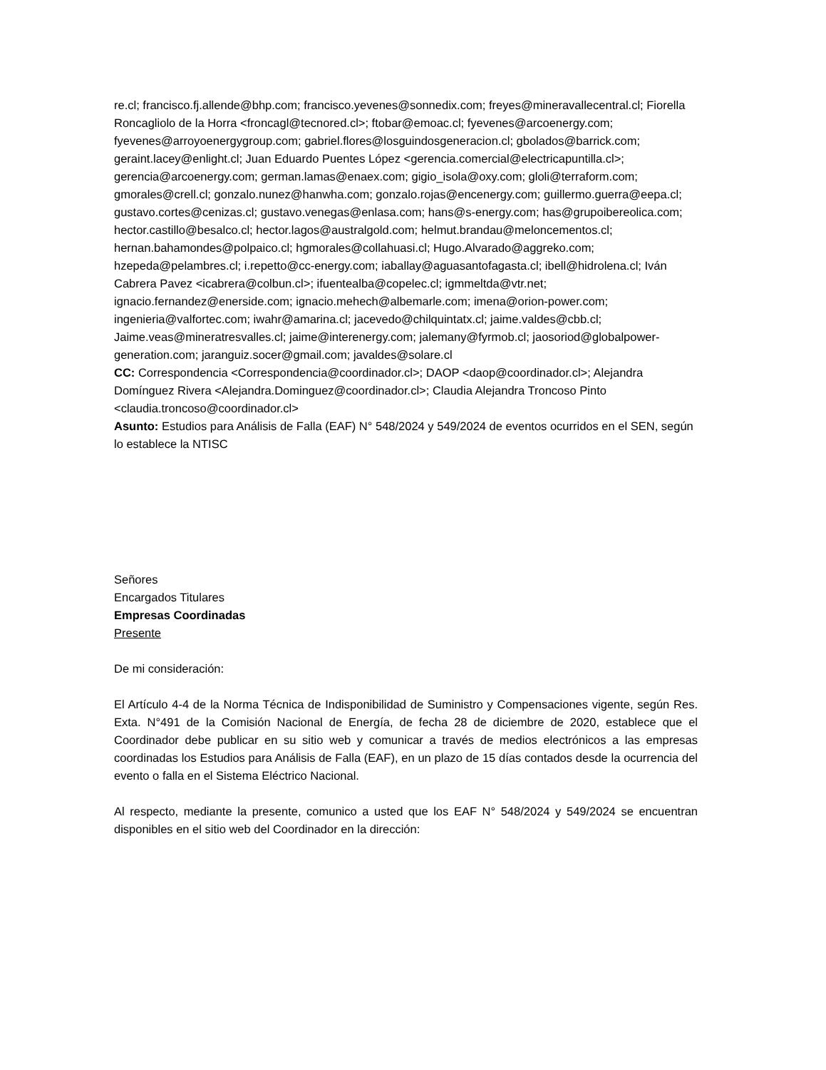re.cl; francisco.fj.allende@bhp.com; francisco.yevenes@sonnedix.com; freyes@mineravallecentral.cl; Fiorella Roncagliolo de la Horra <froncagl@tecnored.cl>; ftobar@emoac.cl; fyevenes@arcoenergy.com; fyevenes@arroyoenergygroup.com; gabriel.flores@losguindosgeneracion.cl; gbolados@barrick.com; geraint.lacey@enlight.cl; Juan Eduardo Puentes López <gerencia.comercial@electricapuntilla.cl>; gerencia@arcoenergy.com; german.lamas@enaex.com; gigio_isola@oxy.com; gloli@terraform.com; gmorales@crell.cl; gonzalo.nunez@hanwha.com; gonzalo.rojas@encenergy.com; guillermo.guerra@eepa.cl; gustavo.cortes@cenizas.cl; gustavo.venegas@enlasa.com; hans@s-energy.com; has@grupoibereolica.com; hector.castillo@besalco.cl; hector.lagos@australgold.com; helmut.brandau@meloncementos.cl; hernan.bahamondes@polpaico.cl; hgmorales@collahuasi.cl; Hugo.Alvarado@aggreko.com; hzepeda@pelambres.cl; i.repetto@cc-energy.com; iaballay@aguasantofagasta.cl; ibell@hidrolena.cl; Iván Cabrera Pavez <icabrera@colbun.cl>; ifuentealba@copelec.cl; igmmeltda@vtr.net; ignacio.fernandez@enerside.com; ignacio.mehech@albemarle.com; imena@orion-power.com; ingenieria@valfortec.com; iwahr@amarina.cl; jacevedo@chilquintatx.cl; jaime.valdes@cbb.cl; Jaime.veas@mineratresvalles.cl; jaime@interenergy.com; jalemany@fyrmob.cl; jaosoriod@globalpower-generation.com; jaranguiz.socer@gmail.com; javaldes@solare.cl
CC: Correspondencia <Correspondencia@coordinador.cl>; DAOP <daop@coordinador.cl>; Alejandra Domínguez Rivera <Alejandra.Dominguez@coordinador.cl>; Claudia Alejandra Troncoso Pinto <claudia.troncoso@coordinador.cl>
Asunto: Estudios para Análisis de Falla (EAF) N° 548/2024 y 549/2024 de eventos ocurridos en el SEN, según lo establece la NTISC
Señores
Encargados Titulares
Empresas Coordinadas
Presente
De mi consideración:
El Artículo 4-4 de la Norma Técnica de Indisponibilidad de Suministro y Compensaciones vigente, según Res. Exta. N°491 de la Comisión Nacional de Energía, de fecha 28 de diciembre de 2020, establece que el Coordinador debe publicar en su sitio web y comunicar a través de medios electrónicos a las empresas coordinadas los Estudios para Análisis de Falla (EAF), en un plazo de 15 días contados desde la ocurrencia del evento o falla en el Sistema Eléctrico Nacional.
Al respecto, mediante la presente, comunico a usted que los EAF N° 548/2024 y 549/2024 se encuentran disponibles en el sitio web del Coordinador en la dirección: